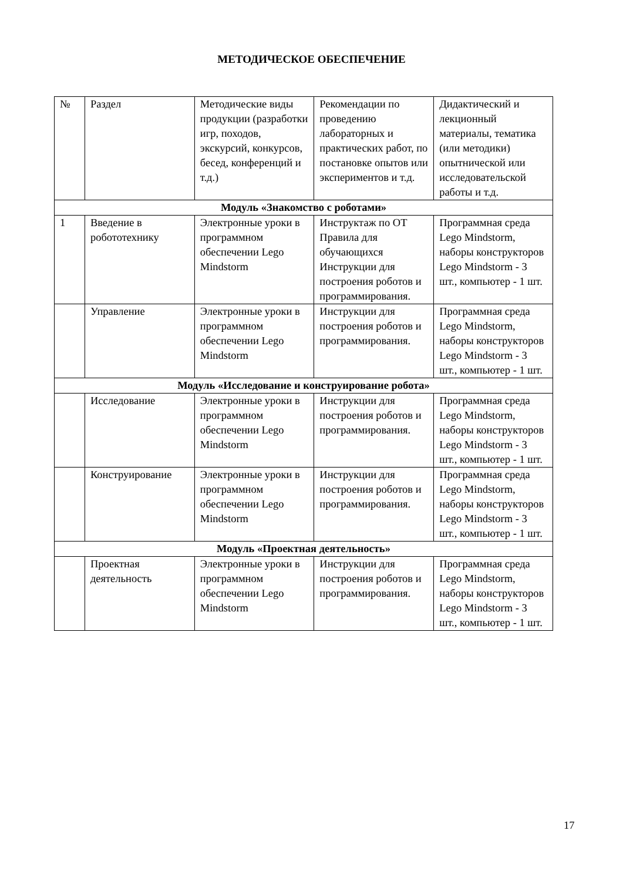МЕТОДИЧЕСКОЕ ОБЕСПЕЧЕНИЕ
| № | Раздел | Методические виды продукции (разработки игр, походов, экскурсий, конкурсов, бесед, конференций и т.д.) | Рекомендации по проведению лабораторных и практических работ, по постановке опытов или экспериментов и т.д. | Дидактический и лекционный материалы, тематика (или методики) опытнической или исследовательской работы и т.д. |
| Модуль «Знакомство с роботами» | | | | |
| 1 | Введение в робототехнику | Электронные уроки в программном обеспечении Lego Mindstorm | Инструктаж по ОТ Правила для обучающихся Инструкции для построения роботов и программирования. | Программная среда Lego Mindstorm, наборы конструкторов Lego Mindstorm - 3 шт., компьютер - 1 шт. |
| | Управление | Электронные уроки в программном обеспечении Lego Mindstorm | Инструкции для построения роботов и программирования. | Программная среда Lego Mindstorm, наборы конструкторов Lego Mindstorm - 3 шт., компьютер - 1 шт. |
| Модуль «Исследование и конструирование робота» | | | | |
| | Исследование | Электронные уроки в программном обеспечении Lego Mindstorm | Инструкции для построения роботов и программирования. | Программная среда Lego Mindstorm, наборы конструкторов Lego Mindstorm - 3 шт., компьютер - 1 шт. |
| | Конструирование | Электронные уроки в программном обеспечении Lego Mindstorm | Инструкции для построения роботов и программирования. | Программная среда Lego Mindstorm, наборы конструкторов Lego Mindstorm - 3 шт., компьютер - 1 шт. |
| Модуль «Проектная деятельность» | | | | |
| | Проектная деятельность | Электронные уроки в программном обеспечении Lego Mindstorm | Инструкции для построения роботов и программирования. | Программная среда Lego Mindstorm, наборы конструкторов Lego Mindstorm - 3 шт., компьютер - 1 шт. |
17